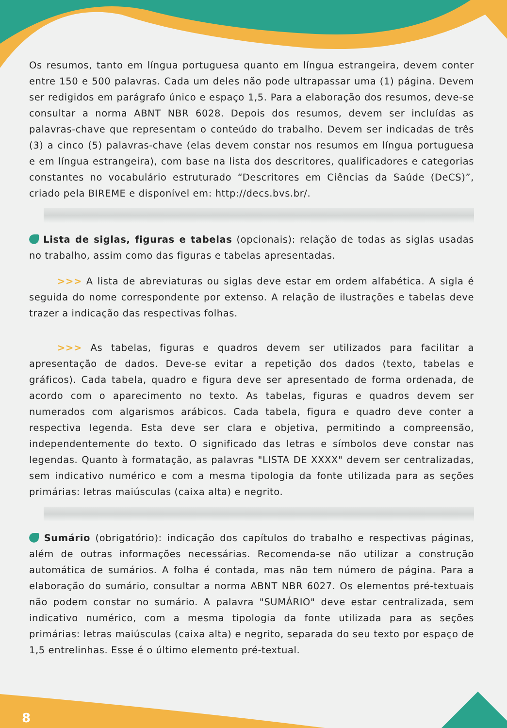Os resumos, tanto em língua portuguesa quanto em língua estrangeira, devem conter entre 150 e 500 palavras. Cada um deles não pode ultrapassar uma (1) página. Devem ser redigidos em parágrafo único e espaço 1,5. Para a elaboração dos resumos, deve-se consultar a norma ABNT NBR 6028. Depois dos resumos, devem ser incluídas as palavras-chave que representam o conteúdo do trabalho. Devem ser indicadas de três (3) a cinco (5) palavras-chave (elas devem constar nos resumos em língua portuguesa e em língua estrangeira), com base na lista dos descritores, qualificadores e categorias constantes no vocabulário estruturado “Descritores em Ciências da Saúde (DeCS)”, criado pela BIREME e disponível em: http://decs.bvs.br/.
Lista de siglas, figuras e tabelas (opcionais): relação de todas as siglas usadas no trabalho, assim como das figuras e tabelas apresentadas.
>>> A lista de abreviaturas ou siglas deve estar em ordem alfabética. A sigla é seguida do nome correspondente por extenso. A relação de ilustrações e tabelas deve trazer a indicação das respectivas folhas.
>>> As tabelas, figuras e quadros devem ser utilizados para facilitar a apresentação de dados. Deve-se evitar a repetição dos dados (texto, tabelas e gráficos). Cada tabela, quadro e figura deve ser apresentado de forma ordenada, de acordo com o aparecimento no texto. As tabelas, figuras e quadros devem ser numerados com algarismos arábicos. Cada tabela, figura e quadro deve conter a respectiva legenda. Esta deve ser clara e objetiva, permitindo a compreensão, independentemente do texto. O significado das letras e símbolos deve constar nas legendas. Quanto à formatação, as palavras "LISTA DE XXXX" devem ser centralizadas, sem indicativo numérico e com a mesma tipologia da fonte utilizada para as seções primárias: letras maiúsculas (caixa alta) e negrito.
Sumário (obrigatório): indicação dos capítulos do trabalho e respectivas páginas, além de outras informações necessárias. Recomenda-se não utilizar a construção automática de sumários. A folha é contada, mas não tem número de página. Para a elaboração do sumário, consultar a norma ABNT NBR 6027. Os elementos pré-textuais não podem constar no sumário. A palavra "SUMÁRIO" deve estar centralizada, sem indicativo numérico, com a mesma tipologia da fonte utilizada para as seções primárias: letras maiúsculas (caixa alta) e negrito, separada do seu texto por espaço de 1,5 entrelinhas. Esse é o último elemento pré-textual.
8